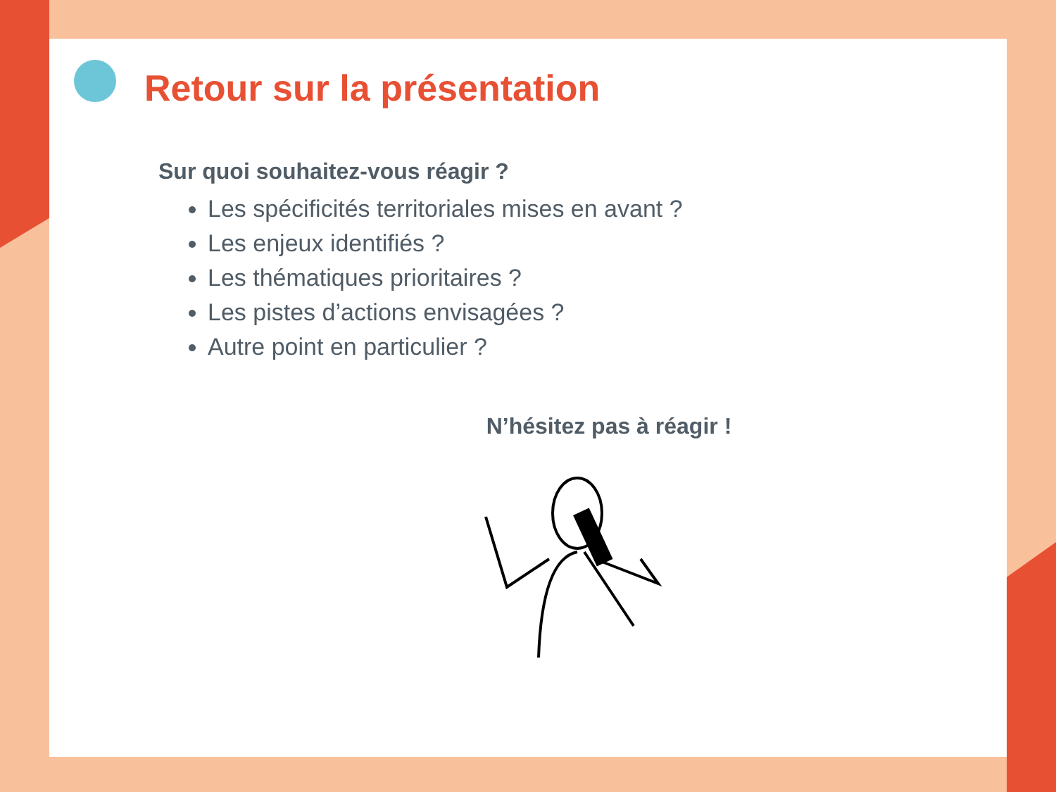Retour sur la présentation
Sur quoi souhaitez-vous réagir ?
Les spécificités territoriales mises en avant ?
Les enjeux identifiés ?
Les thématiques prioritaires ?
Les pistes d’actions envisagées ?
Autre point en particulier ?
N’hésitez pas à réagir !